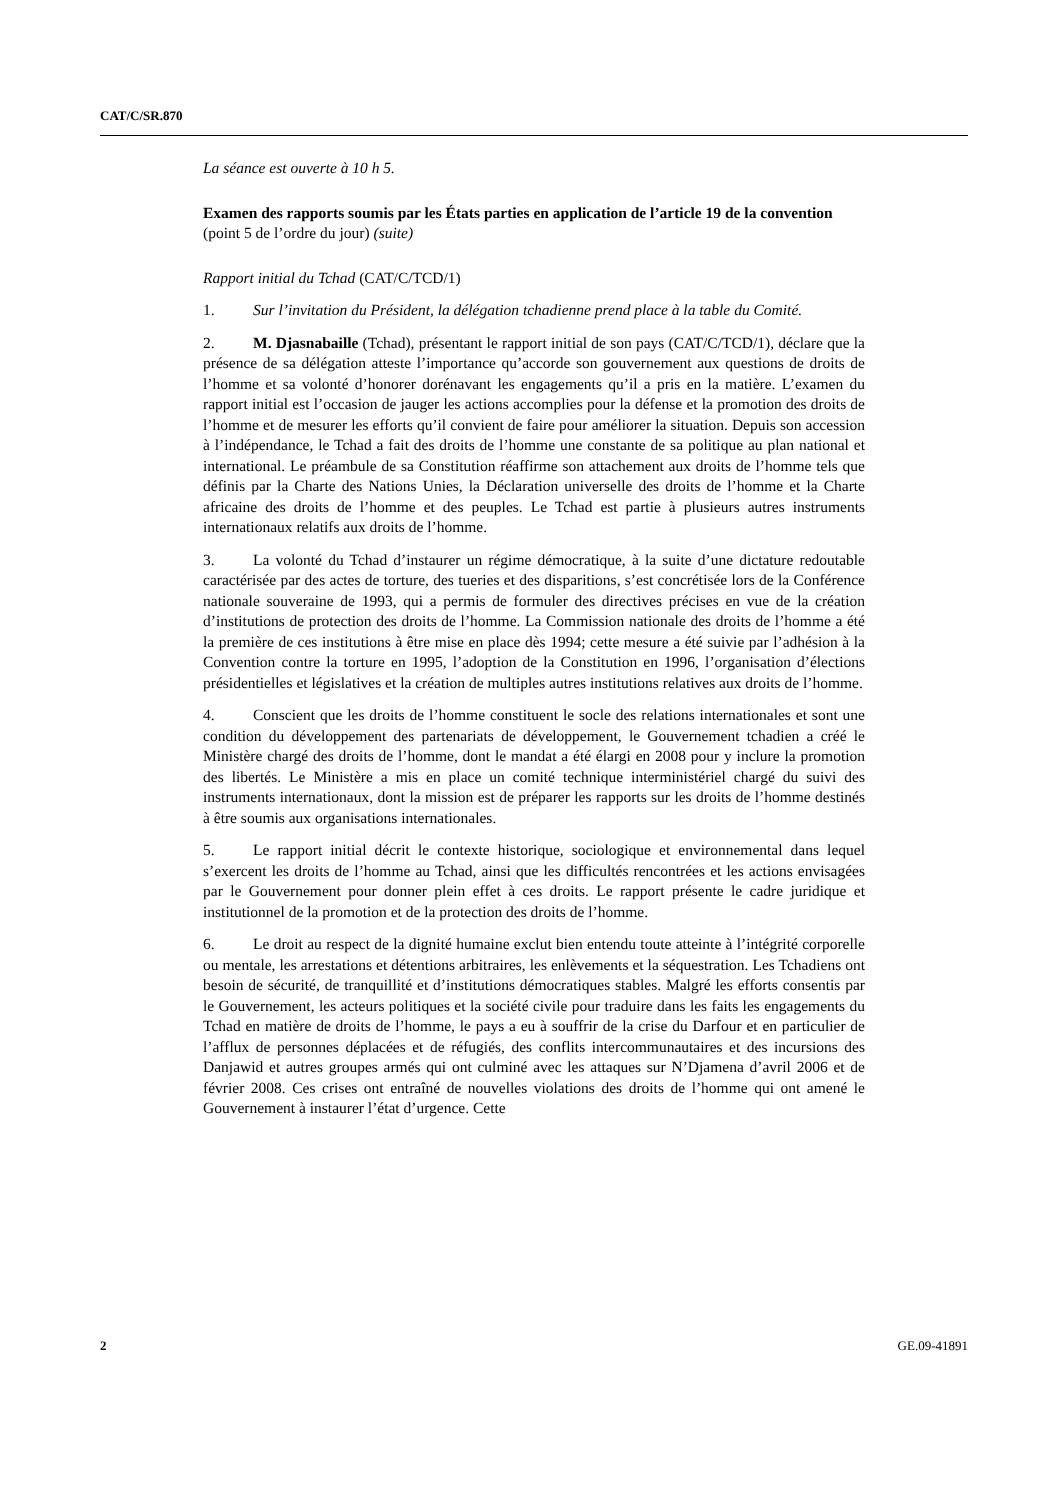CAT/C/SR.870
La séance est ouverte à 10 h 5.
Examen des rapports soumis par les États parties en application de l’article 19 de la convention (point 5 de l’ordre du jour) (suite)
Rapport initial du Tchad (CAT/C/TCD/1)
1. Sur l’invitation du Président, la délégation tchadienne prend place à la table du Comité.
2. M. Djasnabaille (Tchad), présentant le rapport initial de son pays (CAT/C/TCD/1), déclare que la présence de sa délégation atteste l’importance qu’accorde son gouvernement aux questions de droits de l’homme et sa volonté d’honorer dorénavant les engagements qu’il a pris en la matière. L’examen du rapport initial est l’occasion de jauger les actions accomplies pour la défense et la promotion des droits de l’homme et de mesurer les efforts qu’il convient de faire pour améliorer la situation. Depuis son accession à l’indépendance, le Tchad a fait des droits de l’homme une constante de sa politique au plan national et international. Le préambule de sa Constitution réaffirme son attachement aux droits de l’homme tels que définis par la Charte des Nations Unies, la Déclaration universelle des droits de l’homme et la Charte africaine des droits de l’homme et des peuples. Le Tchad est partie à plusieurs autres instruments internationaux relatifs aux droits de l’homme.
3. La volonté du Tchad d’instaurer un régime démocratique, à la suite d’une dictature redoutable caractérisée par des actes de torture, des tueries et des disparitions, s’est concrétisée lors de la Conférence nationale souveraine de 1993, qui a permis de formuler des directives précises en vue de la création d’institutions de protection des droits de l’homme. La Commission nationale des droits de l’homme a été la première de ces institutions à être mise en place dès 1994; cette mesure a été suivie par l’adhésion à la Convention contre la torture en 1995, l’adoption de la Constitution en 1996, l’organisation d’élections présidentielles et législatives et la création de multiples autres institutions relatives aux droits de l’homme.
4. Conscient que les droits de l’homme constituent le socle des relations internationales et sont une condition du développement des partenariats de développement, le Gouvernement tchadien a créé le Ministère chargé des droits de l’homme, dont le mandat a été élargi en 2008 pour y inclure la promotion des libertés. Le Ministère a mis en place un comité technique interministériel chargé du suivi des instruments internationaux, dont la mission est de préparer les rapports sur les droits de l’homme destinés à être soumis aux organisations internationales.
5. Le rapport initial décrit le contexte historique, sociologique et environnemental dans lequel s’exercent les droits de l’homme au Tchad, ainsi que les difficultés rencontrées et les actions envisagées par le Gouvernement pour donner plein effet à ces droits. Le rapport présente le cadre juridique et institutionnel de la promotion et de la protection des droits de l’homme.
6. Le droit au respect de la dignité humaine exclut bien entendu toute atteinte à l’intégrité corporelle ou mentale, les arrestations et détentions arbitraires, les enlèvements et la séquestration. Les Tchadiens ont besoin de sécurité, de tranquillité et d’institutions démocratiques stables. Malgré les efforts consentis par le Gouvernement, les acteurs politiques et la société civile pour traduire dans les faits les engagements du Tchad en matière de droits de l’homme, le pays a eu à souffrir de la crise du Darfour et en particulier de l’afflux de personnes déplacées et de réfugiés, des conflits intercommunautaires et des incursions des Danjawid et autres groupes armés qui ont culminé avec les attaques sur N’Djamena d’avril 2006 et de février 2008. Ces crises ont entraîné de nouvelles violations des droits de l’homme qui ont amené le Gouvernement à instaurer l’état d’urgence. Cette
2 GE.09-41891